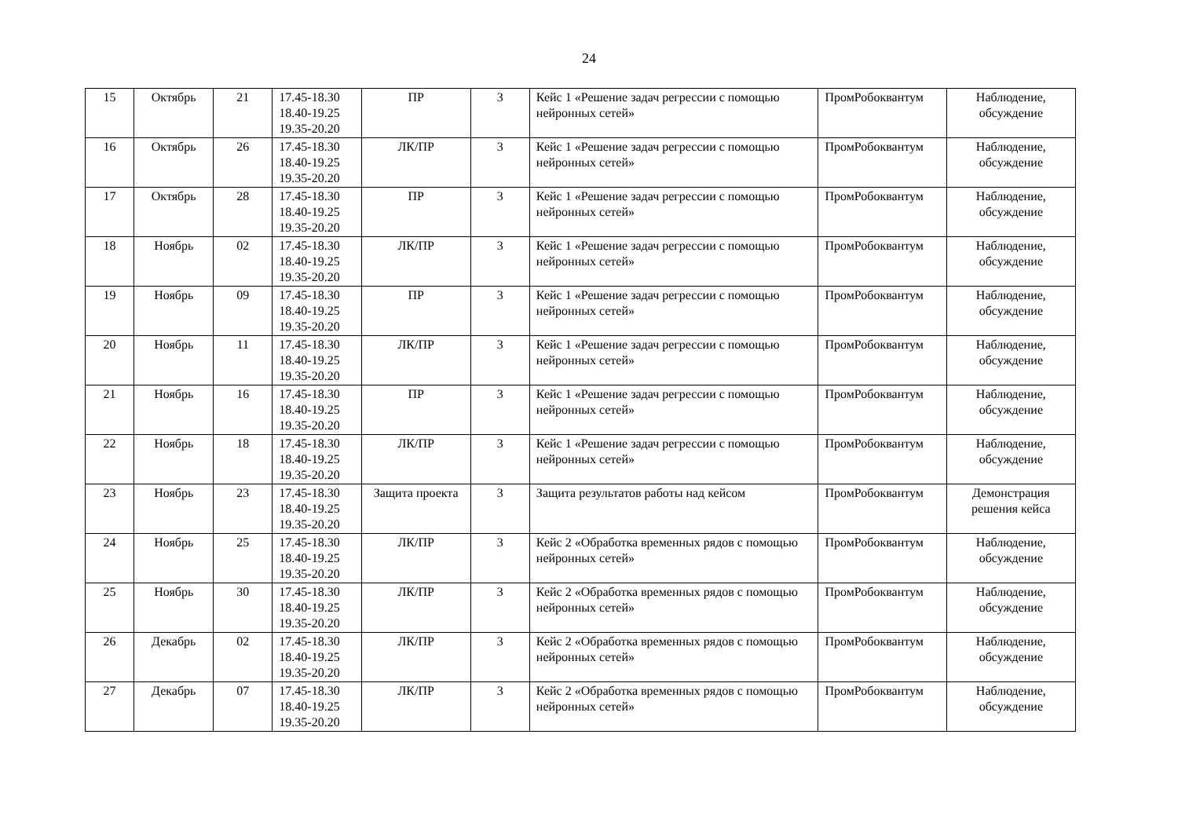24
| 15 | Октябрь | 21 | 17.45-18.30 18.40-19.25 19.35-20.20 | ПР | 3 | Кейс 1 «Решение задач регрессии с помощью нейронных сетей» | ПромРобоквантум | Наблюдение, обсуждение |
| 16 | Октябрь | 26 | 17.45-18.30 18.40-19.25 19.35-20.20 | ЛК/ПР | 3 | Кейс 1 «Решение задач регрессии с помощью нейронных сетей» | ПромРобоквантум | Наблюдение, обсуждение |
| 17 | Октябрь | 28 | 17.45-18.30 18.40-19.25 19.35-20.20 | ПР | 3 | Кейс 1 «Решение задач регрессии с помощью нейронных сетей» | ПромРобоквантум | Наблюдение, обсуждение |
| 18 | Ноябрь | 02 | 17.45-18.30 18.40-19.25 19.35-20.20 | ЛК/ПР | 3 | Кейс 1 «Решение задач регрессии с помощью нейронных сетей» | ПромРобоквантум | Наблюдение, обсуждение |
| 19 | Ноябрь | 09 | 17.45-18.30 18.40-19.25 19.35-20.20 | ПР | 3 | Кейс 1 «Решение задач регрессии с помощью нейронных сетей» | ПромРобоквантум | Наблюдение, обсуждение |
| 20 | Ноябрь | 11 | 17.45-18.30 18.40-19.25 19.35-20.20 | ЛК/ПР | 3 | Кейс 1 «Решение задач регрессии с помощью нейронных сетей» | ПромРобоквантум | Наблюдение, обсуждение |
| 21 | Ноябрь | 16 | 17.45-18.30 18.40-19.25 19.35-20.20 | ПР | 3 | Кейс 1 «Решение задач регрессии с помощью нейронных сетей» | ПромРобоквантум | Наблюдение, обсуждение |
| 22 | Ноябрь | 18 | 17.45-18.30 18.40-19.25 19.35-20.20 | ЛК/ПР | 3 | Кейс 1 «Решение задач регрессии с помощью нейронных сетей» | ПромРобоквантум | Наблюдение, обсуждение |
| 23 | Ноябрь | 23 | 17.45-18.30 18.40-19.25 19.35-20.20 | Защита проекта | 3 | Защита результатов работы над кейсом | ПромРобоквантум | Демонстрация решения кейса |
| 24 | Ноябрь | 25 | 17.45-18.30 18.40-19.25 19.35-20.20 | ЛК/ПР | 3 | Кейс 2 «Обработка временных рядов с помощью нейронных сетей» | ПромРобоквантум | Наблюдение, обсуждение |
| 25 | Ноябрь | 30 | 17.45-18.30 18.40-19.25 19.35-20.20 | ЛК/ПР | 3 | Кейс 2 «Обработка временных рядов с помощью нейронных сетей» | ПромРобоквантум | Наблюдение, обсуждение |
| 26 | Декабрь | 02 | 17.45-18.30 18.40-19.25 19.35-20.20 | ЛК/ПР | 3 | Кейс 2 «Обработка временных рядов с помощью нейронных сетей» | ПромРобоквантум | Наблюдение, обсуждение |
| 27 | Декабрь | 07 | 17.45-18.30 18.40-19.25 19.35-20.20 | ЛК/ПР | 3 | Кейс 2 «Обработка временных рядов с помощью нейронных сетей» | ПромРобоквантум | Наблюдение, обсуждение |